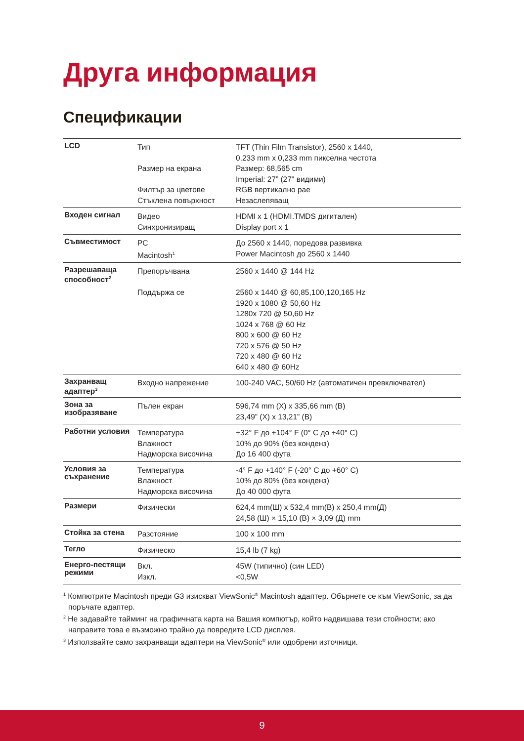Друга информация
Спецификации
| LCD | Тип Размер на екрана Филтър за цветове Стъклена повърхност | TFT (Thin Film Transistor), 2560 x 1440, 0,233 mm x 0,233 mm пикселна честота Размер: 68,565 cm Imperial: 27” (27" видими) RGB вертикално рае Незаслепяващ |
| Входен сигнал | Видео Синхронизиращ | HDMI x 1 (HDMI.TMDS дигитален) Display port x 1 |
| Съвместимост | PC Macintosh<sup>1</sup> | До 2560 x 1440, поредова развивка Power Macintosh до 2560 x 1440 |
| Разрешаваща способност<sup>2</sup> | Препоръчвана Поддържа се | 2560 x 1440 @ 144 Hz 2560 x 1440 @ 60,85,100,120,165 Hz 1920 x 1080 @ 50,60 Hz 1280x 720 @ 50,60 Hz 1024 x 768 @ 60 Hz 800 x 600 @ 60 Hz 720 x 576 @ 50 Hz 720 x 480 @ 60 Hz 640 x 480 @ 60Hz |
| Захранващ адаптер<sup>3</sup> | Входно напрежение | 100-240 VAC, 50/60 Hz (автоматичен превключвател) |
| Зона за изобразяване | Пълен екран | 596,74 mm (Х) x 335,66 mm (В) 23,49” (Х) x 13,21” (В) |
| Работни условия | Температура Влажност Надморска височина | +32° F до +104° F (0° C до +40° C) 10% до 90% (без конденз) До 16 400 фута |
| Условия за съхранение | Температура Влажност Надморска височина | -4° F до +140° F (-20° C до +60° C) 10% до 80% (без конденз) До 40 000 фута |
| Размери | Физически | 624,4 mm(Ш) x 532,4 mm(В) x 250,4 mm(Д) 24,58 (Ш) × 15,10 (В) × 3,09 (Д) mm |
| Стойка за стена | Разстояние | 100 x 100 mm |
| Тегло | Физическо | 15,4 lb (7 kg) |
| Енерго-пестящи режими | Вкл. Изкл. | 45W (типично) (син LED) <0,5W |
<sup>1</sup> Компютрите Macintosh преди G3 изискват ViewSonic<sup>®</sup> Macintosh адаптер. Обърнете се към ViewSonic, за да поръчате адаптер.
<sup>2</sup> Не задавайте тайминг на графичната карта на Вашия компютър, който надвишава тези стойности; ако направите това е възможно трайно да повредите LCD дисплея.
<sup>3</sup> Използвайте само захранващи адаптери на ViewSonic<sup>®</sup> или одобрени източници.
9